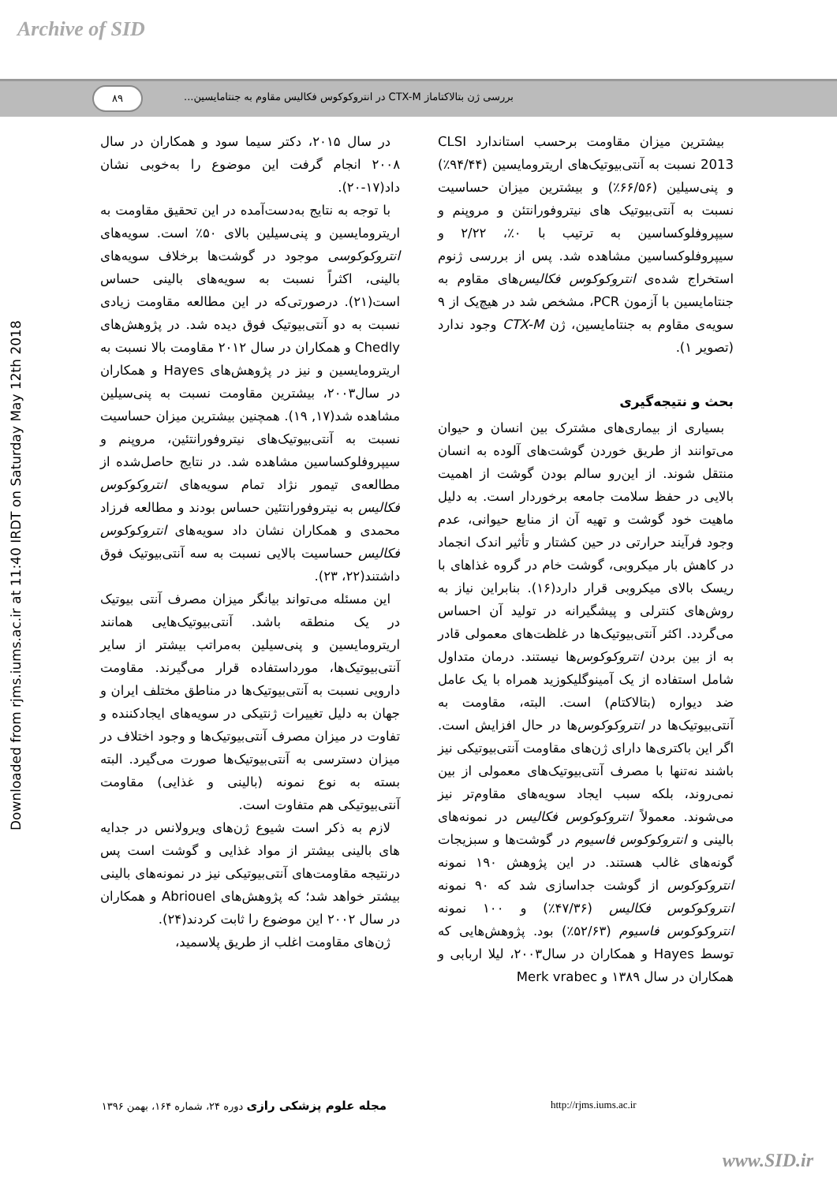Archive of SID
بررسی ژن بتالاکتاماز CTX-M در انتروکوکوس فکالیس مقاوم به جنتامایسین... ۸۹
Downloaded from rjms.iums.ac.ir at 11:40 IRDT on Saturday May 12th 2018
بیشترین میزان مقاومت برحسب استاندارد CLSI 2013 نسبت به آنتی‌بیوتیک‌های اریترومایسین (۹۴/۴۴٪) و پنی‌سیلین (۶۶/۵۶٪) و بیشترین میزان حساسیت نسبت به آنتی‌بیوتیک های نیتروفورانتئن و مروپنم و سیپروفلوکساسین به ترتیب با ۰٪، ۲/۲۲ و سیپروفلوکساسین مشاهده شد. پس از بررسی ژنوم استخراج شده‌ی انتروکوکوس فکالیس‌های مقاوم به جنتامایسین با آزمون PCR، مشخص شد در هیچ‌یک از ۹ سویه‌ی مقاوم به جنتامایسین، ژن CTX-M وجود ندارد (تصویر ۱).
بحث و نتیجه‌گیری
بسیاری از بیماری‌های مشترک بین انسان و حیوان می‌توانند از طریق خوردن گوشت‌های آلوده به انسان منتقل شوند. از این‌رو سالم بودن گوشت از اهمیت بالایی در حفظ سلامت جامعه برخوردار است. به دلیل ماهیت خود گوشت و تهیه آن از منابع حیوانی، عدم وجود فرآیند حرارتی در حین کشتار و تأثیر اندک انجماد در کاهش بار میکروبی، گوشت خام در گروه غذاهای با ریسک بالای میکروبی قرار دارد(۱۶). بنابراین نیاز به روش‌های کنترلی و پیشگیرانه در تولید آن احساس می‌گردد. اکثر آنتی‌بیوتیک‌ها در غلظت‌های معمولی قادر به از بین بردن انتروکوکوس‌ها نیستند. درمان متداول شامل استفاده از یک آمینوگلیکوزید همراه با یک عامل ضد دیواره (بتالاکتام) است. البته، مقاومت به آنتی‌بیوتیک‌ها در انتروکوکوس‌ها در حال افزایش است. اگر این باکتری‌ها دارای ژن‌های مقاومت آنتی‌بیوتیکی نیز باشند نه‌تنها با مصرف آنتی‌بیوتیک‌های معمولی از بین نمی‌روند، بلکه سبب ایجاد سویه‌های مقاوم‌تر نیز می‌شوند. معمولاً انتروکوکوس فکالیس در نمونه‌های بالینی و انتروکوکوس فاسیوم در گوشت‌ها و سبزیجات گونه‌های غالب هستند. در این پژوهش ۱۹۰ نمونه انتروکوکوس از گوشت جداسازی شد که ۹۰ نمونه انتروکوکوس فکالیس (۴۷/۳۶٪) و ۱۰۰ نمونه انتروکوکوس فاسیوم (۵۲/۶۳٪) بود. پژوهش‌هایی که توسط Hayes و همکاران در سال۲۰۰۳، لیلا اربابی و همکاران در سال ۱۳۸۹ و Merk vrabec
در سال ۲۰۱۵، دکتر سیما سود و همکاران در سال ۲۰۰۸ انجام گرفت این موضوع را به‌خوبی نشان داد(۱۷-۲۰).
با توجه به نتایج به‌دست‌آمده در این تحقیق مقاومت به اریترومایسین و پنی‌سیلین بالای ۵۰٪ است. سویه‌های انتروکوکوسی موجود در گوشت‌ها برخلاف سویه‌های بالینی، اکثراً نسبت به سویه‌های بالینی حساس است(۲۱). درصورتی‌که در این مطالعه مقاومت زیادی نسبت به دو آنتی‌بیوتیک فوق دیده شد. در پژوهش‌های Chedly و همکاران در سال ۲۰۱۲ مقاومت بالا نسبت به اریترومایسین و نیز در پژوهش‌های Hayes و همکاران در سال۲۰۰۳، بیشترین مقاومت نسبت به پنی‌سیلین مشاهده شد(۱۷, ۱۹). همچنین بیشترین میزان حساسیت نسبت به آنتی‌بیوتیک‌های نیتروفورانتئین، مروپنم و سیپروفلوکساسین مشاهده شد. در نتایج حاصل‌شده از مطالعه‌ی تیمور نژاد تمام سویه‌های انتروکوکوس فکالیس به نیتروفورانتئین حساس بودند و مطالعه فرزاد محمدی و همکاران نشان داد سویه‌های انتروکوکوس فکالیس حساسیت بالایی نسبت به سه آنتی‌بیوتیک فوق داشتند(۲۲، ۲۳).
این مسئله می‌تواند بیانگر میزان مصرف آنتی بیوتیک در یک منطقه باشد. آنتی‌بیوتیک‌هایی همانند اریترومایسین و پنی‌سیلین به‌مراتب بیشتر از سایر آنتی‌بیوتیک‌ها، مورداستفاده قرار می‌گیرند. مقاومت دارویی نسبت به آنتی‌بیوتیک‌ها در مناطق مختلف ایران و جهان به دلیل تغییرات ژنتیکی در سویه‌های ایجادکننده و تفاوت در میزان مصرف آنتی‌بیوتیک‌ها و وجود اختلاف در میزان دسترسی به آنتی‌بیوتیک‌ها صورت می‌گیرد. البته بسته به نوع نمونه (بالینی و غذایی) مقاومت آنتی‌بیوتیکی هم متفاوت است.
لازم به ذکر است شیوع ژن‌های ویرولانس در جدایه های بالینی بیشتر از مواد غذایی و گوشت است پس درنتیجه مقاومت‌های آنتی‌بیوتیکی نیز در نمونه‌های بالینی بیشتر خواهد شد؛ که پژوهش‌های Abriouel و همکاران در سال ۲۰۰۲ این موضوع را ثابت کردند(۲۴).
ژن‌های مقاومت اغلب از طریق پلاسمید،
مجله علوم پزشکی رازی دوره ۲۴، شماره ۱۶۴، بهمن ۱۳۹۶ http://rjms.iums.ac.ir
www.SID.ir